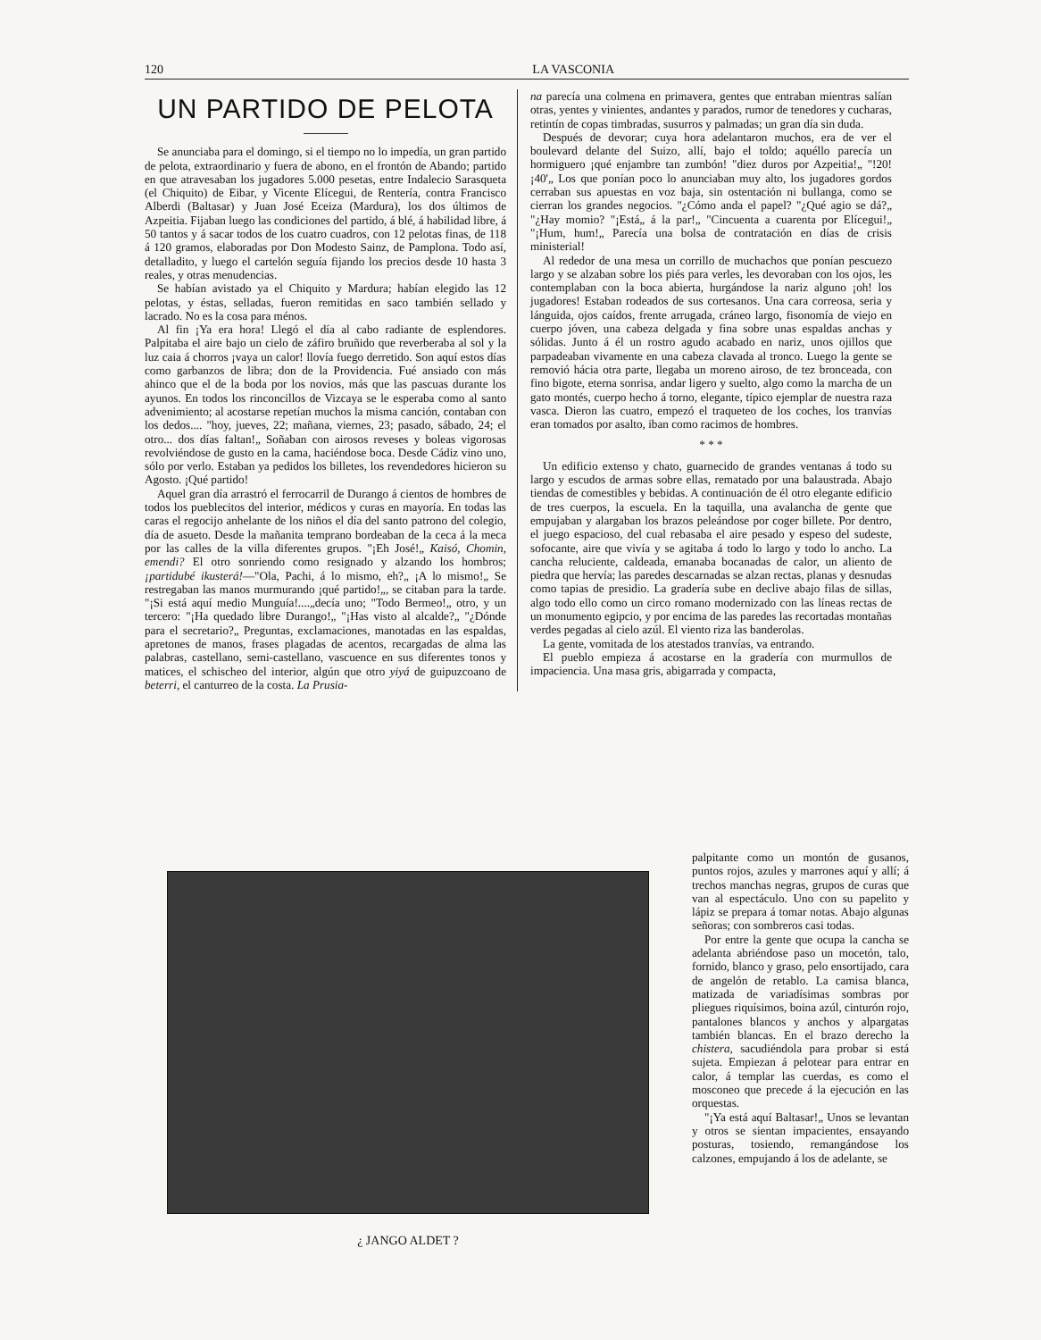120 LA VASCONIA
UN PARTIDO DE PELOTA
Se anunciaba para el domingo, si el tiempo no lo impedía, un gran partido de pelota, extraordinario y fuera de abono, en el frontón de Abando; partido en que atravesaban los jugadores 5.000 pesetas, entre Indalecio Sarasqueta (el Chiquito) de Eibar, y Vicente Elícegui, de Rentería, contra Francisco Alberdi (Baltasar) y Juan José Eceiza (Mardura), los dos últimos de Azpeitia. Fijaban luego las condiciones del partido, á blé, á habilidad libre, á 50 tantos y á sacar todos de los cuatro cuadros, con 12 pelotas finas, de 118 á 120 gramos, elaboradas por Don Modesto Sainz, de Pamplona. Todo así, detalladito, y luego el cartelón seguía fijando los precios desde 10 hasta 3 reales, y otras menudencias.
Se habían avistado ya el Chiquito y Mardura; habían elegido las 12 pelotas, y éstas, selladas, fueron remitidas en saco también sellado y lacrado. No es la cosa para ménos.
Al fin ¡Ya era hora! Llegó el día al cabo radiante de esplendores. Palpitaba el aire bajo un cielo de záfiro bruñido que reverberaba al sol y la luz caia á chorros ¡vaya un calor! llovía fuego derretido. Son aquí estos días como garbanzos de libra; don de la Providencia. Fué ansiado con más ahinco que el de la boda por los novios, más que las pascuas durante los ayunos. En todos los rinconcillos de Vizcaya se le esperaba como al santo advenimiento; al acostarse repetían muchos la misma canción, contaban con los dedos.... "hoy, jueves, 22; mañana, viernes, 23; pasado, sábado, 24; el otro... dos días faltan!„ Soñaban con airosos reveses y boleas vigorosas revolviéndose de gusto en la cama, haciéndose boca. Desde Cádiz vino uno, sólo por verlo. Estaban ya pedidos los billetes, los revendedores hicieron su Agosto. ¡Qué partido!
Aquel gran día arrastró el ferrocarril de Durango á cientos de hombres de todos los pueblecitos del interior, médicos y curas en mayoría. En todas las caras el regocijo anhelante de los niños el día del santo patrono del colegio, día de asueto. Desde la mañanita temprano bordeaban de la ceca á la meca por las calles de la villa diferentes grupos. "¡Eh José!„ Kaisó, Chomin, emendi? El otro sonriendo como resignado y alzando los hombros; ¡partidubé ikusterá!—"Ola, Pachi, á lo mismo, eh?„ ¡A lo mismo!„ Se restregaban las manos murmurando ¡qué partido!„, se citaban para la tarde. "¡Si está aquí medio Munguía!....„decía uno; "Todo Bermeo!„ otro, y un tercero: "¡Ha quedado libre Durango!„ "¡Has visto al alcalde?„ "¿Dónde para el secretario?„ Preguntas, exclamaciones, manotadas en las espaldas, apretones de manos, frases plagadas de acentos, recargadas de alma las palabras, castellano, semi-castellano, vascuence en sus diferentes tonos y matices, el schischeo del interior, algún que otro yiyá de guipuzcoano de beterri, el canturreo de la costa. La Prusia-
na parecía una colmena en primavera, gentes que entraban mientras salían otras, yentes y vinientes, andantes y parados, rumor de tenedores y cucharas, retintín de copas timbradas, susurros y palmadas; un gran día sin duda.
Después de devorar; cuya hora adelantaron muchos, era de ver el boulevard delante del Suizo, allí, bajo el toldo; aquéllo parecía un hormiguero ¡qué enjambre tan zumbón! "diez duros por Azpeitia!„ "!20! ¡40'„ Los que ponían poco lo anunciaban muy alto, los jugadores gordos cerraban sus apuestas en voz baja, sin ostentación ni bullanga, como se cierran los grandes negocios. "¿Cómo anda el papel? "¿Qué agio se dá?„ "¿Hay momio? "¡Está„ á la par!„ "Cincuenta a cuarenta por Elícegui!„ "¡Hum, hum!„ Parecía una bolsa de contratación en días de crisis ministerial!
Al rededor de una mesa un corrillo de muchachos que ponían pescuezo largo y se alzaban sobre los piés para verles, les devoraban con los ojos, les contemplaban con la boca abierta, hurgándose la nariz alguno ¡oh! los jugadores! Estaban rodeados de sus cortesanos. Una cara correosa, seria y lánguida, ojos caídos, frente arrugada, cráneo largo, fisonomía de viejo en cuerpo jóven, una cabeza delgada y fina sobre unas espaldas anchas y sólidas. Junto á él un rostro agudo acabado en nariz, unos ojillos que parpadeaban vivamente en una cabeza clavada al tronco. Luego la gente se removió hácia otra parte, llegaba un moreno airoso, de tez bronceada, con fino bigote, eterna sonrisa, andar ligero y suelto, algo como la marcha de un gato montés, cuerpo hecho á torno, elegante, típico ejemplar de nuestra raza vasca. Dieron las cuatro, empezó el traqueteo de los coches, los tranvías eran tomados por asalto, iban como racimos de hombres.
* * *
Un edificio extenso y chato, guarnecido de grandes ventanas á todo su largo y escudos de armas sobre ellas, rematado por una balaustrada. Abajo tiendas de comestibles y bebidas. A continuación de él otro elegante edificio de tres cuerpos, la escuela. En la taquilla, una avalancha de gente que empujaban y alargaban los brazos peleándose por coger billete. Por dentro, el juego espacioso, del cual rebasaba el aire pesado y espeso del sudeste, sofocante, aire que vivía y se agitaba á todo lo largo y todo lo ancho. La cancha reluciente, caldeada, emanaba bocanadas de calor, un aliento de piedra que hervía; las paredes descarnadas se alzan rectas, planas y desnudas como tapias de presidio. La gradería sube en declive abajo filas de sillas, algo todo ello como un circo romano modernizado con las líneas rectas de un monumento egipcio, y por encima de las paredes las recortadas montañas verdes pegadas al cielo azúl. El viento riza las banderolas.
La gente, vomitada de los atestados tranvías, va entrando.
El pueblo empieza á acostarse en la gradería con murmullos de impaciencia. Una masa gris, abigarrada y compacta,
palpitante como un montón de gusanos, puntos rojos, azules y marrones aquí y allí; á trechos manchas negras, grupos de curas que van al espectáculo. Uno con su papelito y lápiz se prepara á tomar notas. Abajo algunas señoras; con sombreros casi todas.
Por entre la gente que ocupa la cancha se adelanta abriéndose paso un mocetón, talo, fornido, blanco y graso, pelo ensortijado, cara de angelón de retablo. La camisa blanca, matizada de variadísimas sombras por pliegues riquísimos, boina azúl, cinturón rojo, pantalones blancos y anchos y alpargatas también blancas. En el brazo derecho la chistera, sacudiéndola para probar si está sujeta. Empiezan á pelotear para entrar en calor, á templar las cuerdas, es como el mosconeo que precede á la ejecución en las orquestas.
"¡Ya está aquí Baltasar!„ Unos se levantan y otros se sientan impacientes, ensayando posturas, tosiendo, remangándose los calzones, empujando á los de adelante, se
¿ JANGO ALDET ?